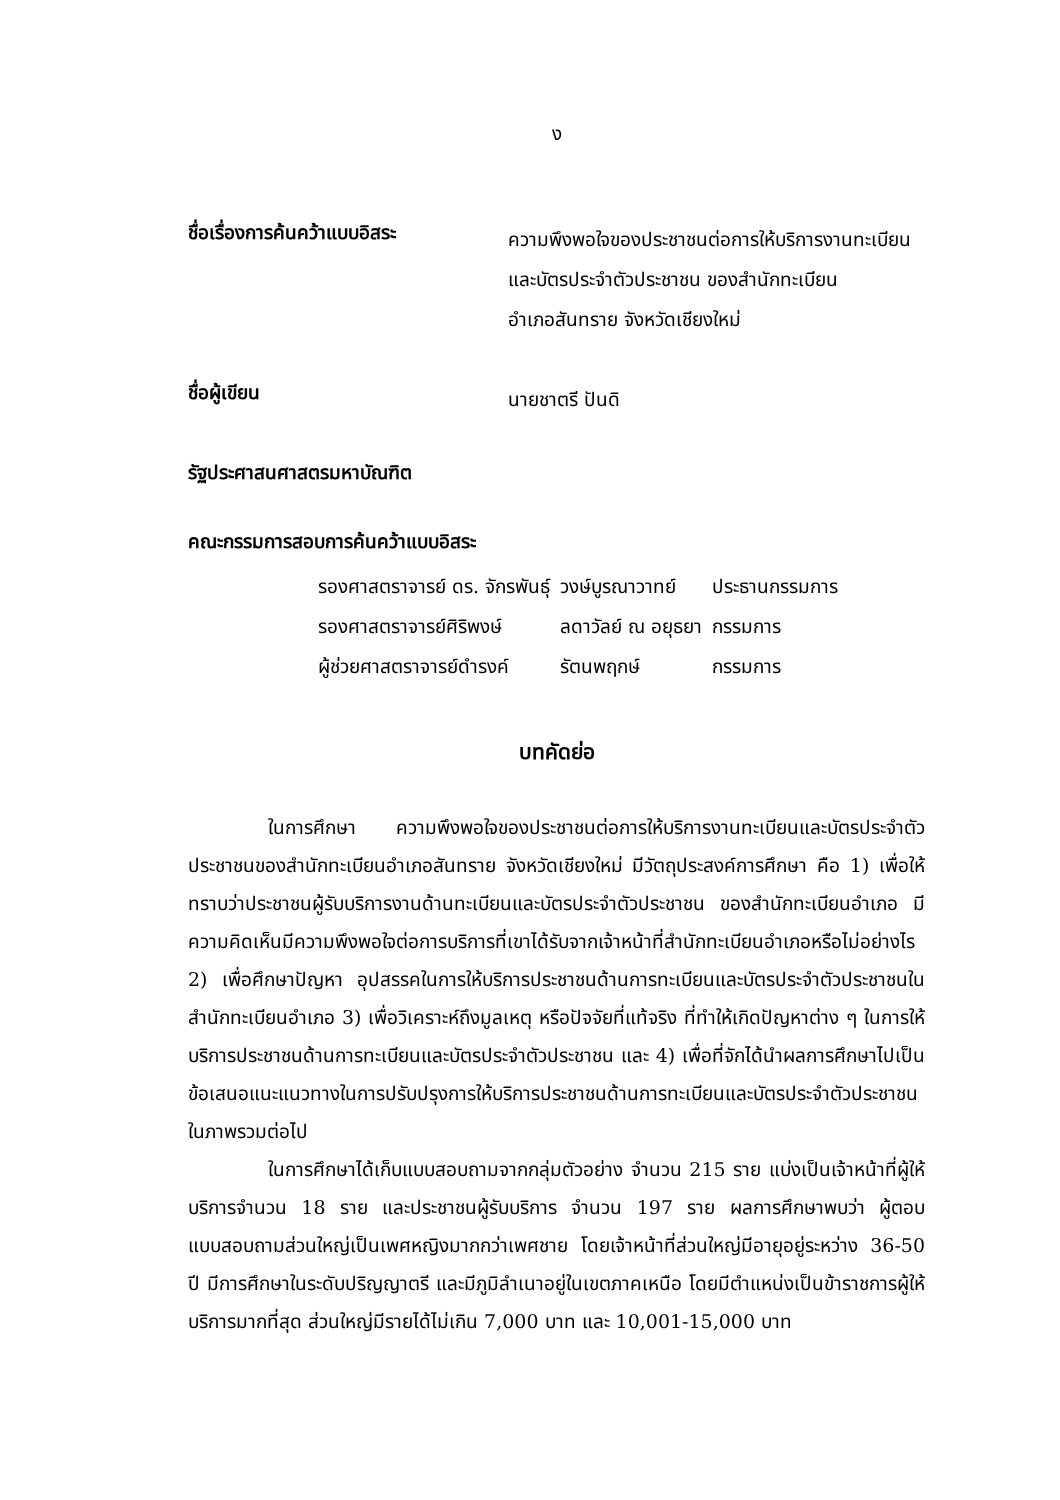ง
ชื่อเรื่องการค้นคว้าแบบอิสระ
ความพึงพอใจของประชาชนต่อการให้บริการงานทะเบียน
และบัตรประจำตัวประชาชน ของสำนักทะเบียน
อำเภอสันทราย จังหวัดเชียงใหม่
ชื่อผู้เขียน
นายชาตรี ปันดิ
รัฐประศาสนศาสตรมหาบัณฑิต
คณะกรรมการสอบการค้นคว้าแบบอิสระ
| รองศาสตราจารย์ ดร. จักรพันธุ์ | วงษ์บูรณาวาทย์ | ประธานกรรมการ |
| รองศาสตราจารย์ศิริพงษ์ | ลดาวัลย์ ณ อยุธยา | กรรมการ |
| ผู้ช่วยศาสตราจารย์ดำรงค์ | รัตนพฤกษ์ | กรรมการ |
บทคัดย่อ
ในการศึกษา ความพึงพอใจของประชาชนต่อการให้บริการงานทะเบียนและบัตรประจำตัวประชาชนของสำนักทะเบียนอำเภอสันทราย จังหวัดเชียงใหม่ มีวัตถุประสงค์การศึกษา คือ 1) เพื่อให้ทราบว่าประชาชนผู้รับบริการงานด้านทะเบียนและบัตรประจำตัวประชาชน ของสำนักทะเบียนอำเภอ มีความคิดเห็นมีความพึงพอใจต่อการบริการที่เขาได้รับจากเจ้าหน้าที่สำนักทะเบียนอำเภอหรือไม่อย่างไร 2) เพื่อศึกษาปัญหา อุปสรรคในการให้บริการประชาชนด้านการทะเบียนและบัตรประจำตัวประชาชนในสำนักทะเบียนอำเภอ 3) เพื่อวิเคราะห์ถึงมูลเหตุ หรือปัจจัยที่แท้จริง ที่ทำให้เกิดปัญหาต่าง ๆ ในการให้บริการประชาชนด้านการทะเบียนและบัตรประจำตัวประชาชน และ 4) เพื่อที่จักได้นำผลการศึกษาไปเป็นข้อเสนอแนะแนวทางในการปรับปรุงการให้บริการประชาชนด้านการทะเบียนและบัตรประจำตัวประชาชนในภาพรวมต่อไป
ในการศึกษาได้เก็บแบบสอบถามจากกลุ่มตัวอย่าง จำนวน 215 ราย แบ่งเป็นเจ้าหน้าที่ผู้ให้บริการจำนวน 18 ราย และประชาชนผู้รับบริการ จำนวน 197 ราย ผลการศึกษาพบว่า ผู้ตอบแบบสอบถามส่วนใหญ่เป็นเพศหญิงมากกว่าเพศชาย โดยเจ้าหน้าที่ส่วนใหญ่มีอายุอยู่ระหว่าง 36-50 ปี มีการศึกษาในระดับปริญญาตรี และมีภูมิลำเนาอยู่ในเขตภาคเหนือ โดยมีตำแหน่งเป็นข้าราชการผู้ให้บริการมากที่สุด ส่วนใหญ่มีรายได้ไม่เกิน 7,000 บาท และ 10,001-15,000 บาท